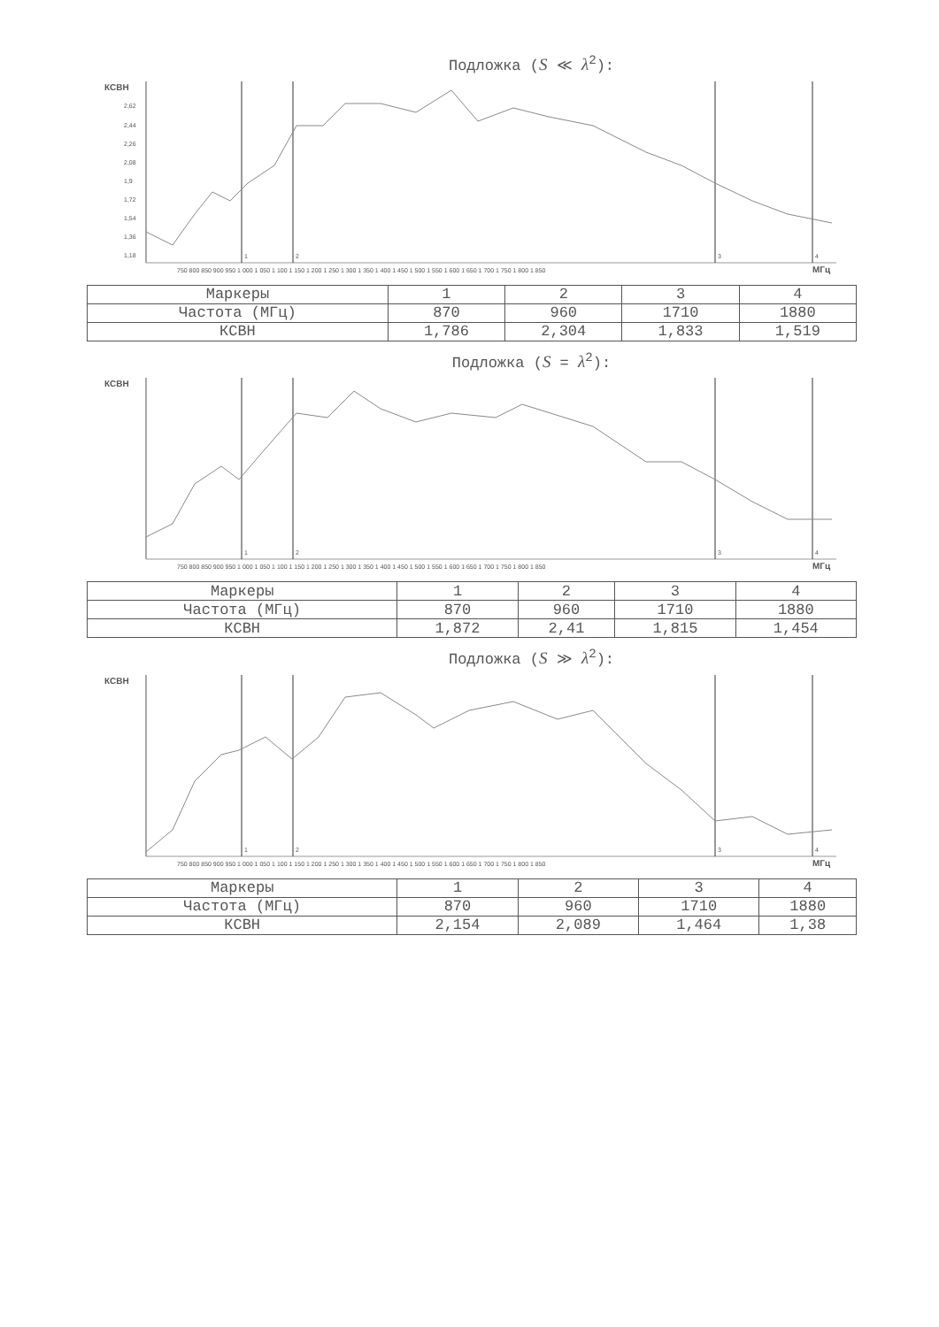Подложка (S ≪ λ<sup>2</sup>):
КСВН
2,62
2,44
2,26
2,08
1,9
1,72
1,54
1,36
1,18
750 800 850 900 950 1 000 1 050 1 100 1 150 1 200 1 250 1 300 1 350 1 400 1 450 1 500 1 550 1 600 1 650 1 700 1 750 1 800 1 850
МГц
1
2
3
4
| Маркеры | 1 | 2 | 3 | 4 |
| Частота (МГц) | 870 | 960 | 1710 | 1880 |
| КСВН | 1,786 | 2,304 | 1,833 | 1,519 |
Подложка (S = λ<sup>2</sup>):
КСВН
750 800 850 900 950 1 000 1 050 1 100 1 150 1 200 1 250 1 300 1 350 1 400 1 450 1 500 1 550 1 600 1 650 1 700 1 750 1 800 1 850
МГц
1
2
3
4
| Маркеры | 1 | 2 | 3 | 4 |
| Частота (МГц) | 870 | 960 | 1710 | 1880 |
| КСВН | 1,872 | 2,41 | 1,815 | 1,454 |
Подложка (S ≫ λ<sup>2</sup>):
КСВН
750 800 850 900 950 1 000 1 050 1 100 1 150 1 200 1 250 1 300 1 350 1 400 1 450 1 500 1 550 1 600 1 650 1 700 1 750 1 800 1 850
МГц
1
2
3
4
| Маркеры | 1 | 2 | 3 | 4 |
| Частота (МГц) | 870 | 960 | 1710 | 1880 |
| КСВН | 2,154 | 2,089 | 1,464 | 1,38 |